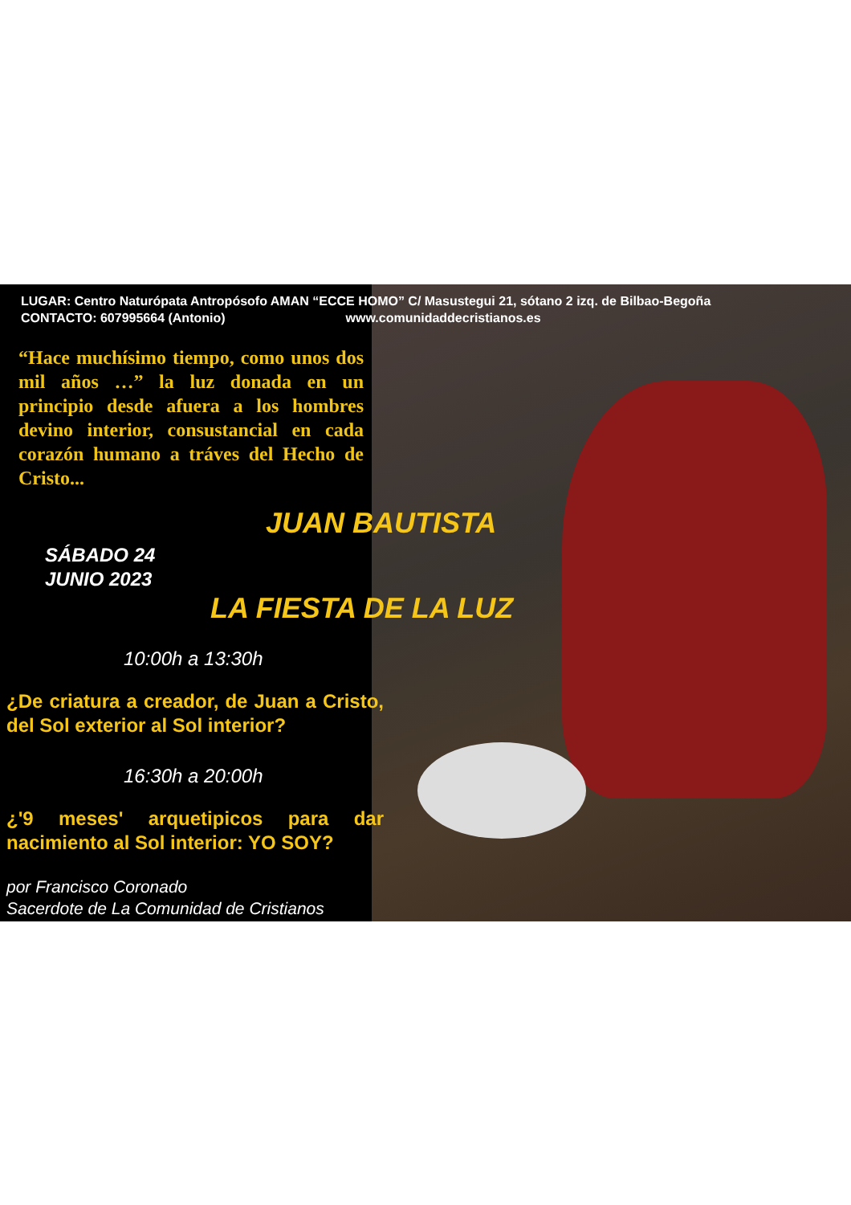LUGAR: Centro Naturópata Antropósofo AMAN “ECCE HOMO” C/ Masustegui 21, sótano 2 izq. de Bilbao-Begoña
CONTACTO: 607995664 (Antonio) www.comunidaddecristianos.es
“Hace muchísimo tiempo, como unos dos mil años …” la luz donada en un principio desde afuera a los hombres devino interior, consustancial en cada corazón humano a tráves del Hecho de Cristo...
JUAN BAUTISTA
SÁBADO 24
JUNIO 2023
LA FIESTA DE LA LUZ
10:00h a 13:30h
¿De criatura a creador, de Juan a Cristo, del Sol exterior al Sol interior?
16:30h a 20:00h
¿'9 meses' arquetipicos para dar nacimiento al Sol interior: YO SOY?
por Francisco Coronado
Sacerdote de La Comunidad de Cristianos